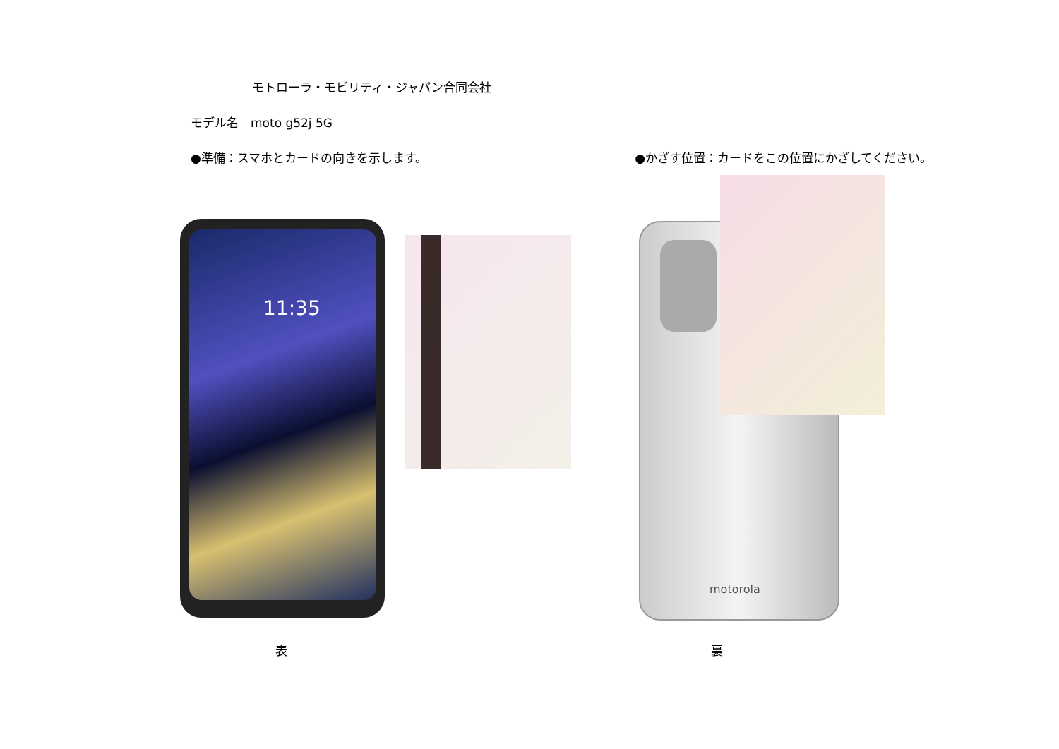モトローラ・モビリティ・ジャパン合同会社
モデル名　moto g52j 5G
●準備：スマホとカードの向きを示します。 ●かざす位置：カードをこの位置にかざしてください。
11:35
motorola
表 裏